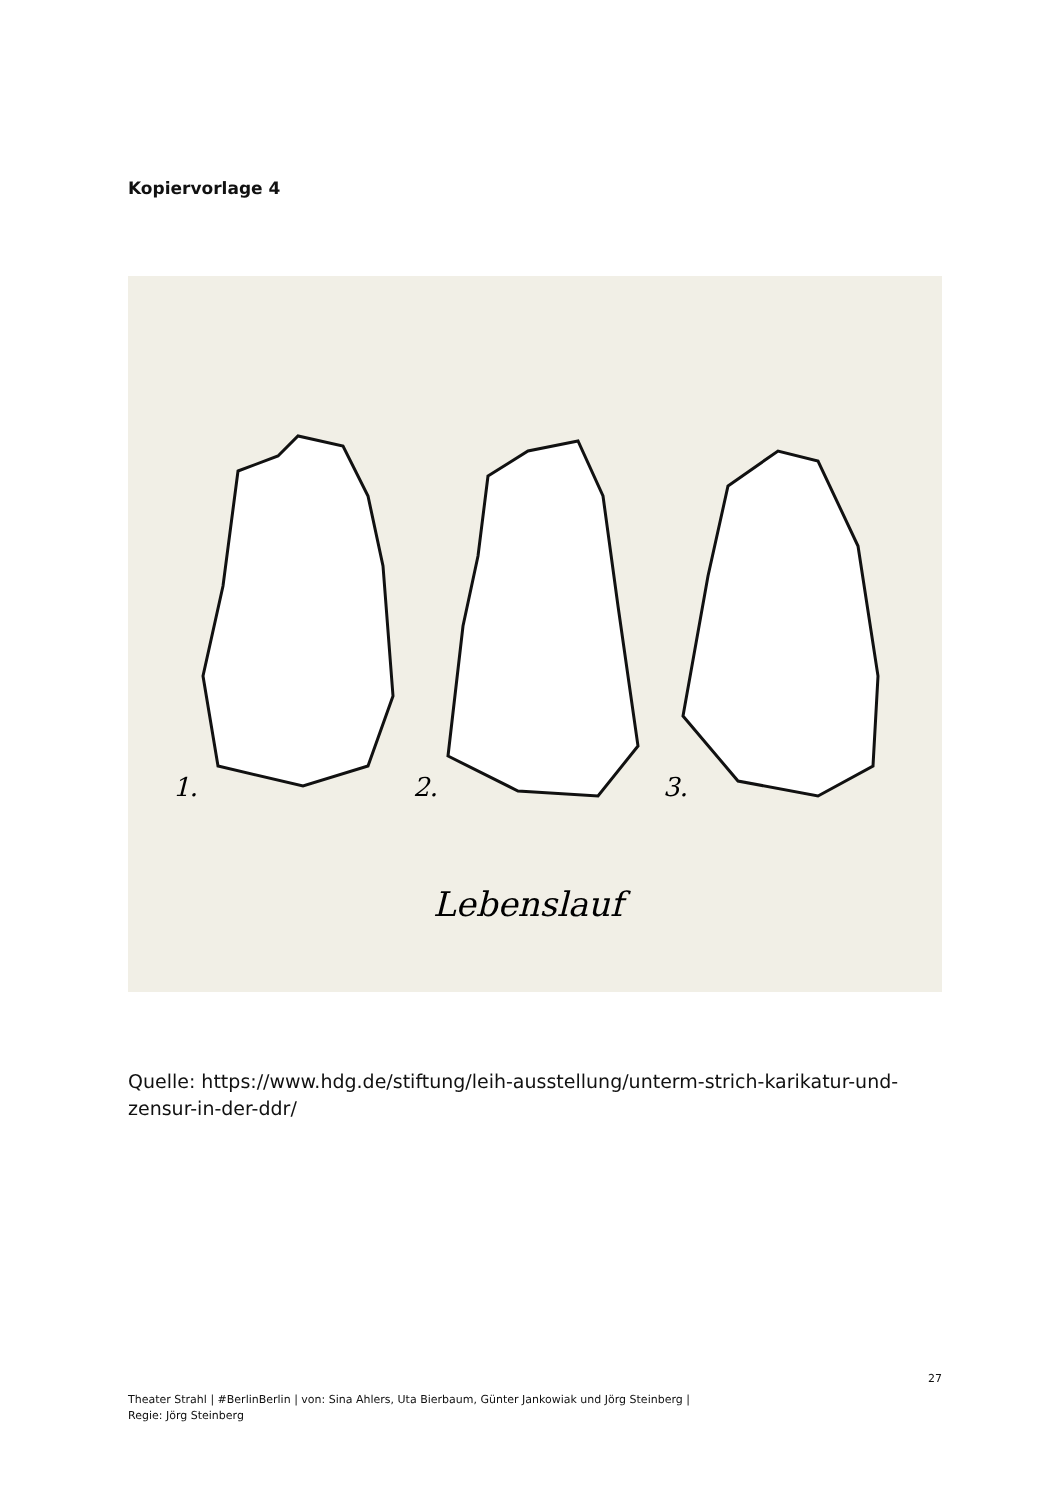Kopiervorlage 4
1.
2.
3.
Lebenslauf
Quelle: https://www.hdg.de/stiftung/leih-ausstellung/unterm-strich-karikatur-und-zensur-in-der-ddr/
27
Theater Strahl | #BerlinBerlin | von: Sina Ahlers, Uta Bierbaum, Günter Jankowiak und Jörg Steinberg |
Regie: Jörg Steinberg